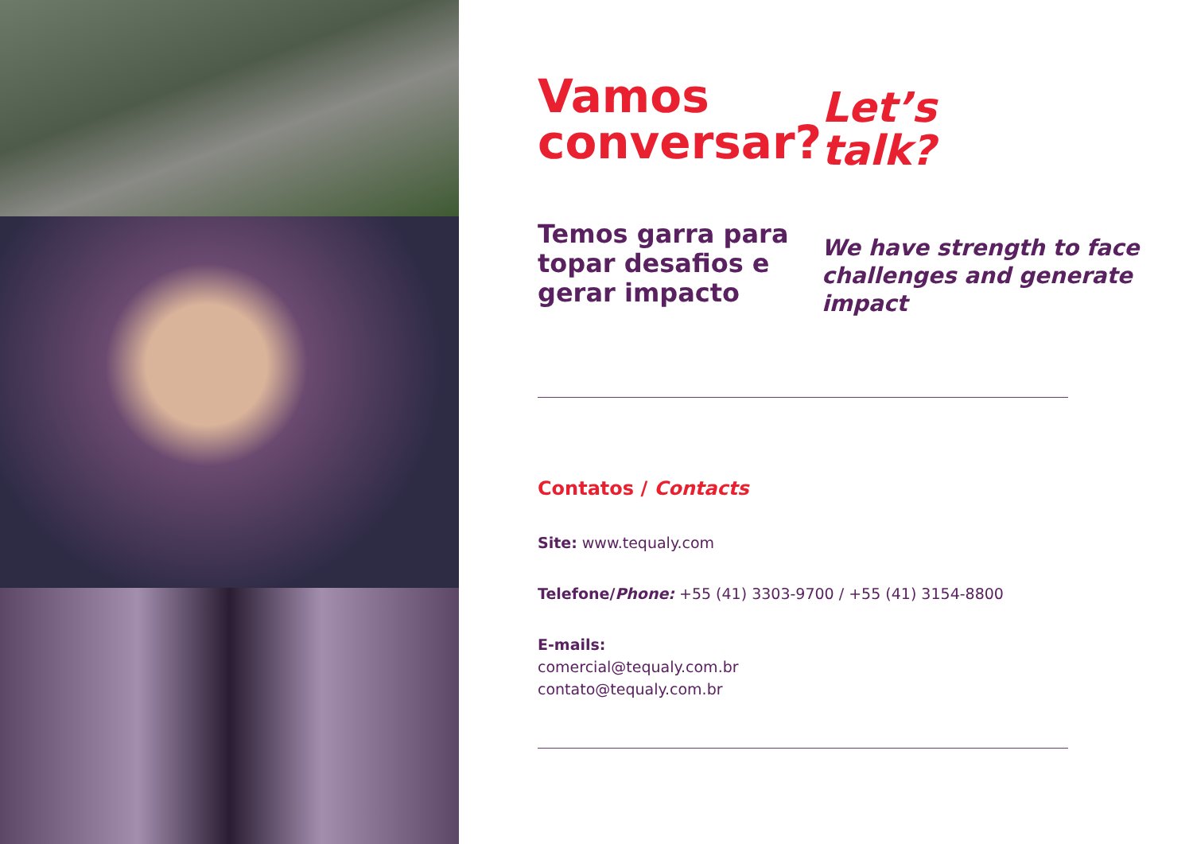Vamos conversar?
Temos garra para topar desafios e gerar impacto
Let’s
talk?
We have strength to face challenges and generate impact
Contatos / Contacts
Site: www.tequaly.com
Telefone/Phone: +55 (41) 3303-9700 / +55 (41) 3154-8800
E-mails:
comercial@tequaly.com.br
contato@tequaly.com.br